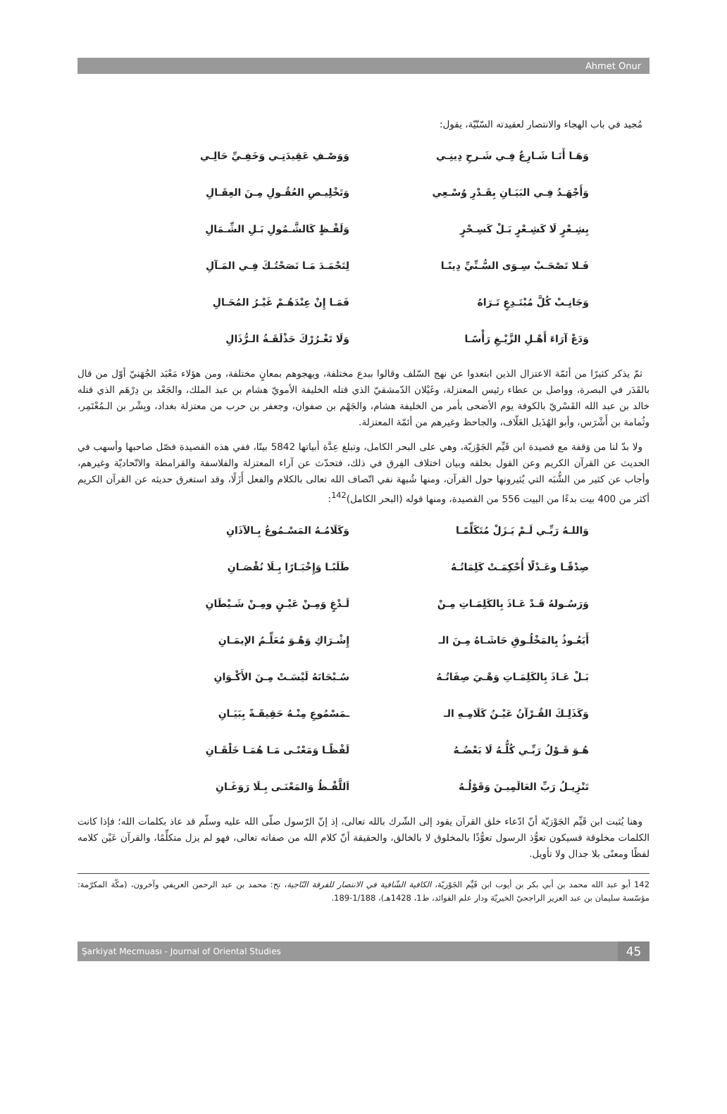Ahmet Onur
مُجيد في باب الهجاء والانتصار لعقيدته السّنّيّة، يقول:
وَهَـا أَنَـا شَـارِعٌ فِـي شَـرحِ دِينِـي
وَوَصْـفِ عَقِيدَتِـي وَخَفِـيِّ حَالِـي
وَأَجْهَـدُ فِـي البَيَـانِ بِقَـدْرِ وُسْـعِي
وَتَخْلِيـصِ العُقُـولِ مِـنَ العِقَـالِ
بِشِـعْرٍ لَا كَشِـعْرٍ بَـلْ كَسِـحْرٍ
وَلَفْـظٍ كَالشَّـمُولِ بَـلِ الشِّـمَالِ
فَـلا تَصْحَـبْ سِـوَى السُّـنِّيِّ دِينًـا
لِتَحْمَـدَ مَـا نَصَحْتُـكَ فِـي المَـآلِ
وَجَانِـبْ كُلَّ مُبْتَـدِعٍ تَـرَاهُ
فَمَـا إِنْ عِنْدَهُـمْ غَيْـرُ المُحَـالِ
وَدَعْ آرَاءَ أَهْـلِ الزَّيْـغِ رَأْسًـا
وَلَا تَغْـرُرْكَ حَذْلَقَـةُ الـرُّذَالِ
ثمّ يذكر كثيرًا من أئمّة الاعتزال الذين ابتعدوا عن نهج السّلف وقالوا ببدع مختلفة، ويهجوهم بمعانٍ مختلفة، ومن هؤلاء مَعْبَد الجُهَنيّ أوّل من قال بالقَدَر في البصرة، وواصل بن عطاء رئيس المعتزلة، وغَيْلان الدّمشقيّ الذي قتله الخليفة الأمويّ هشام بن عبد الملك، والجَعْد بن دِرْهَم الذي قتله خالد بن عبد الله القَسْريّ بالكوفة يوم الأضحى بأمر من الخليفة هشام، والجَهْم بن صفوان، وجعفر بن حرب من معتزلة بغداد، وبِشْر بن الـمُعْتَمِر، وثُمامة بن أَشْرَس، وأبو الهُذَيل العَلّاف، والجاحظ وغيرهم من أئمّة المعتزلة.
ولا بدّ لنا من وَقفة مع قصيدة ابن قَيِّم الجَوْزيّة، وهي على البحر الكامل، وتبلغ عِدَّة أبياتها 5842 بيتًا، ففي هذه القصيدة فصّل صاحبها وأسهب في الحديث عن القرآن الكريم وعن القول بخلقه وبيان اختلاف الفِرق في ذلك، فتحدّث عن آراء المعتزلة والفلاسفة والقرامطة والاتّحاديّة وغيرهم، وأجاب عن كثير من الشُّبَه التي يُثيرونها حول القرآن، ومنها شُبهة نفي اتّصاف الله تعالى بالكلام والفعل أَزَلًا، وقد استغرق حديثه عن القرآن الكريم أكثر من 400 بيت بدءًا من البيت 556 من القصيدة، ومنها قوله (البحر الكامل)<sup>142</sup>:
وَاللـهُ رَبِّـي لَـمْ يَـزَلْ مُتَكَلِّمًـا
وَكَلَامُـهُ المَسْـمُوعُ بِـالآذَانِ
صِدْقًـا وعَـدْلًا أُحْكِمَـتْ كَلِمَاتُـهُ
طَلَبًـا وَإِخْبَـارًا بِـلَا نُقْصَـانِ
وَرَسُـولهُ قَـدْ عَـاذَ بِالكَلِمَـاتِ مِـنْ
لَـدْغٍ وَمِـنْ عَيْـنٍ ومِـنْ شَـيْطَانِ
أَيَعُـوذُ بِالمَخْلُـوقِ حَاشَـاهُ مِـنَ الـ
إِشْـرَاكِ وَهْـوَ مُعَلِّـمُ الإيمَـانِ
بَـلْ عَـاذَ بِالكَلِمَـاتِ وَهْـيَ صِفَاتُـهُ
سُـبْحَانَهُ لَيْسَـتْ مِـنَ الأَكْـوَانِ
وَكَذَلِـكَ القُـرْآنُ عَيْـنُ كَلَامِـهِ الـ
ـمَسْمُوعِ مِنْـهُ حَقِيقَـةً بِبَيَـانِ
هُـوَ قَـوْلُ رَبِّـي كُلُّـهُ لَا بَعْضُـهُ
لَفْظًـا وَمَعْنًـى مَـا هُمَـا خَلْقَـانِ
تَنْزِيـلُ رَبِّ العَالَمِيـنَ وَقَوْلُـهُ
اَللَّفْـظُ وَالمَعْنَـى بِـلَا رَوَغَـانِ
وهنا يُثبت ابن قَيِّم الجَوْزيّة أنّ ادّعاء خلق القرآن يقود إلى الشّرك بالله تعالى، إذ إنّ الرّسول صلّى الله عليه وسلّم قد عاذ بكلمات الله؛ فإذا كانت الكلمات مخلوقة فسيكون تعوُّذ الرسول تعوُّذًا بالمخلوق لا بالخالق، والحقيقة أنّ كلام الله من صفاته تعالى، فهو لم يزل متكلِّمًا، والقرآن عَيْن كلامه لفظًا ومعنًى بلا جدال ولا تأويل.
142 أبو عبد الله محمد بن أبي بكر بن أيوب ابن قَيِّم الجَوْزيّة، الكافية الشّافية في الانتصار للفرقة النّاجية، تح: محمد بن عبد الرحمن العريفي وآخرون، (مكّة المكرّمة: مؤسّسة سليمان بن عبد العزيز الراجحيّ الخيريّة ودار علم الفوائد، ط1، 1428هـ)، 1/188-189.
Şarkiyat Mecmuası - Journal of Oriental Studies 45